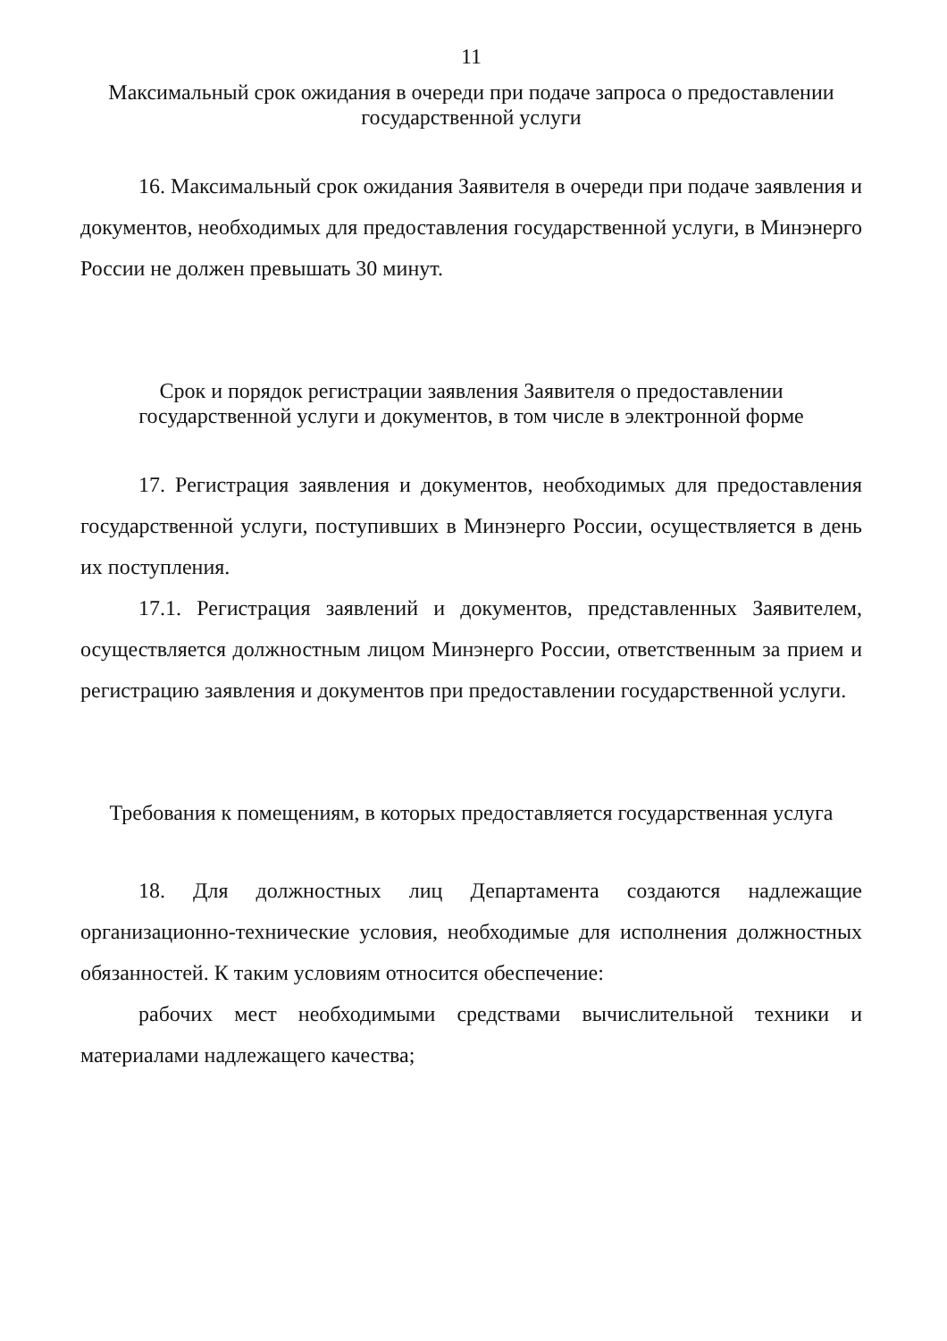11
Максимальный срок ожидания в очереди при подаче запроса о предоставлении государственной услуги
16. Максимальный срок ожидания Заявителя в очереди при подаче заявления и документов, необходимых для предоставления государственной услуги, в Минэнерго России не должен превышать 30 минут.
Срок и порядок регистрации заявления Заявителя о предоставлении государственной услуги и документов, в том числе в электронной форме
17. Регистрация заявления и документов, необходимых для предоставления государственной услуги, поступивших в Минэнерго России, осуществляется в день их поступления.
17.1. Регистрация заявлений и документов, представленных Заявителем, осуществляется должностным лицом Минэнерго России, ответственным за прием и регистрацию заявления и документов при предоставлении государственной услуги.
Требования к помещениям, в которых предоставляется государственная услуга
18. Для должностных лиц Департамента создаются надлежащие организационно-технические условия, необходимые для исполнения должностных обязанностей. К таким условиям относится обеспечение:
рабочих мест необходимыми средствами вычислительной техники и материалами надлежащего качества;